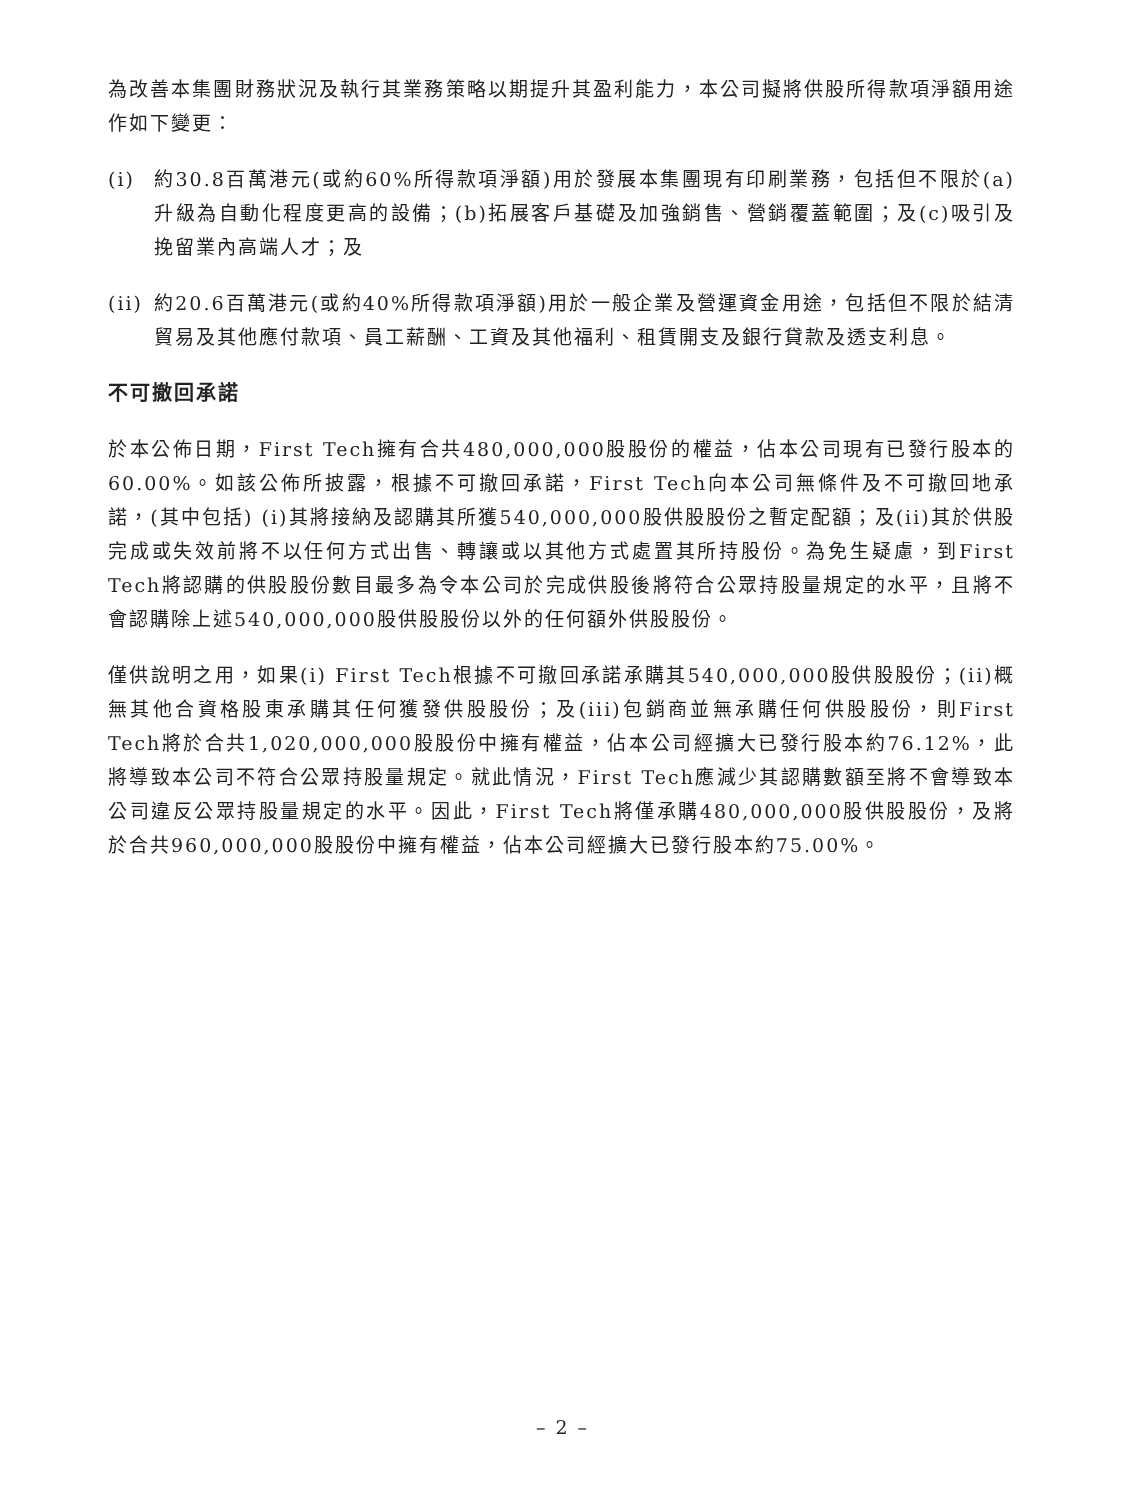為改善本集團財務狀況及執行其業務策略以期提升其盈利能力，本公司擬將供股所得款項淨額用途作如下變更：
(i) 約30.8百萬港元(或約60%所得款項淨額)用於發展本集團現有印刷業務，包括但不限於(a)升級為自動化程度更高的設備；(b)拓展客戶基礎及加強銷售、營銷覆蓋範圍；及(c)吸引及挽留業內高端人才；及
(ii)
約20.6百萬港元(或約40%所得款項淨額)用於一般企業及營運資金用途，包括但不限於結清貿易及其他應付款項、員工薪酬、工資及其他福利、租賃開支及銀行貸款及透支利息。
不可撤回承諾
於本公佈日期，First Tech擁有合共480,000,000股股份的權益，佔本公司現有已發行股本的60.00%。如該公佈所披露，根據不可撤回承諾，First Tech向本公司無條件及不可撤回地承諾，(其中包括) (i)其將接納及認購其所獲540,000,000股供股股份之暫定配額；及(ii)其於供股完成或失效前將不以任何方式出售、轉讓或以其他方式處置其所持股份。為免生疑慮，到First Tech將認購的供股股份數目最多為令本公司於完成供股後將符合公眾持股量規定的水平，且將不會認購除上述540,000,000股供股股份以外的任何額外供股股份。
僅供說明之用，如果(i) First Tech根據不可撤回承諾承購其540,000,000股供股股份；(ii)概無其他合資格股東承購其任何獲發供股股份；及(iii)包銷商並無承購任何供股股份，則First Tech將於合共1,020,000,000股股份中擁有權益，佔本公司經擴大已發行股本約76.12%，此將導致本公司不符合公眾持股量規定。就此情況，First Tech應減少其認購數額至將不會導致本公司違反公眾持股量規定的水平。因此，First Tech將僅承購480,000,000股供股股份，及將於合共960,000,000股股份中擁有權益，佔本公司經擴大已發行股本約75.00%。
– 2 –